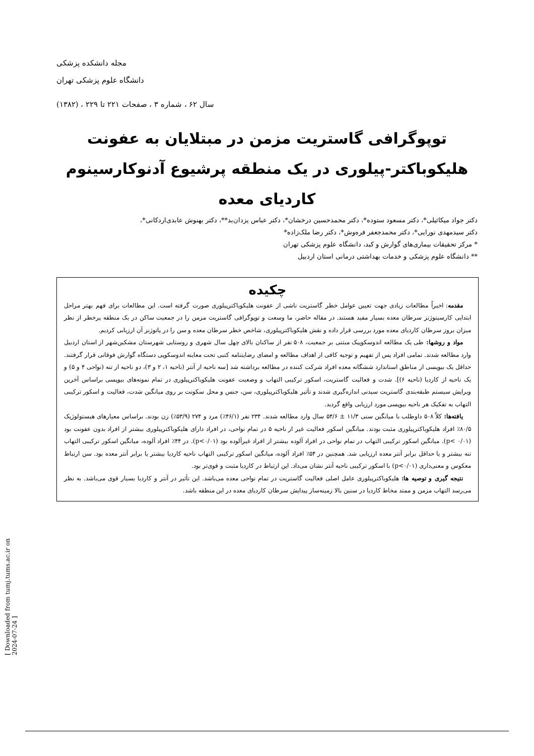مجله دانشکده پزشکی
دانشگاه علوم پزشکی تهران
سال ۶۲ ، شماره ۳ ، صفحات ۲۲۱ تا ۲۲۹ ، (۱۳۸۲)
توپوگرافی گاستریت مزمن در مبتلایان به عفونت
هلیکوباکتر-پیلوری در یک منطقه پرشیوع آدنوکارسینوم
کاردیای معده
دکتر جواد میکائیلی*، دکتر مسعود ستوده*، دکتر محمدحسین درخشان*، دکتر عباس یزدان‌بد**، دکتر بهنوش عابدی‌اردکانی*،
دکتر سیدمهدی نورایی*، دکتر محمدجعفر فره‌وش*، دکتر رضا ملک‌زاده*
* مرکز تحقیقات بیماری‌های گوارش و کبد، دانشگاه علوم پزشکی تهران
** دانشگاه علوم پزشکی و خدمات بهداشتی درمانی استان اردبیل
چکیده
مقدمه: اخیراً مطالعات زیادی جهت تعیین عوامل خطر گاستریت ناشی از عفونت هلیکوباکترپیلوری صورت گرفته است. این مطالعات برای فهم بهتر مراحل ابتدایی کارسینوژنز سرطان معده بسیار مفید هستند. در مقاله حاضر، ما وسعت و توپوگرافی گاستریت مزمن را در جمعیت ساکن در یک منطقه پرخطر از نظر میزان بروز سرطان کاردیای معده مورد بررسی قرار داده و نقش هلیکوباکترپیلوری، شاخص خطر سرطان معده و سن را در پاتوژنز آن ارزیابی کردیم.
مواد و روشها: طی یک مطالعه اندوسکوپیک مبتنی بر جمعیت، ۵۰۸ نفر از ساکنان بالای چهل سال شهری و روستایی شهرستان مشکین‌شهر از استان اردبیل وارد مطالعه شدند. تمامی افراد پس از تفهیم و توجیه کافی از اهداف مطالعه و امضای رضایتنامه کتبی تحت معاینه اندوسکوپی دستگاه گوارش فوقانی قرار گرفتند. حداقل یک بیوپسی از مناطق استاندارد ششگانه معده افراد شرکت کننده در مطالعه برداشته شد [سه ناحیه از آنتر (ناحیه ۱، ۲ و ۳)، دو ناحیه از تنه (نواحی ۴ و ۵) و یک ناحیه از کاردیا (ناحیه ۶)]. شدت و فعالیت گاستریت، اسکور ترکیبی التهاب و وضعیت عفونت هلیکوباکترپیلوری در تمام نمونه‌های بیوپسی براساس آخرین ویرایش سیستم طبقه‌بندی گاستریت سیدنی اندازه‌گیری شدند و تأثیر هلیکوباکترپیلوری، سن، جنس و محل سکونت بر روی میانگین شدت، فعالیت و اسکور ترکیبی التهاب به تفکیک هر ناحیه بیوپسی مورد ارزیابی واقع گردید.
یافته‌ها: کلاً ۵۰۸ داوطلب با میانگین سنی ۱۱/۳ ± ۵۴/۶ سال وارد مطالعه شدند. ۲۳۴ نفر (۴۶/۱٪) مرد و ۲۷۴ (۵۳/۹٪) زن بودند. براساس معیارهای هیستولوژیک ۸۰/۵٪ افراد هلیکوباکترپیلوری مثبت بودند. میانگین اسکور فعالیت غیر از ناحیه ۵ در تمام نواحی، در افراد دارای هلیکوباکترپیلوری بیشتر از افراد بدون عفونت بود (p< ۰/۰۱). میانگین اسکور ترکیبی التهاب در تمام نواحی در افراد آلوده بیشتر از افراد غیرآلوده بود (p<۰/۰۱). در ۴۴٪ افراد آلوده، میانگین اسکور ترکیبی التهاب تنه بیشتر و یا حداقل برابر آنتر معده ارزیابی شد. همچنین در ۵۴٪ افراد آلوده، میانگین اسکور ترکیبی التهاب ناحیه کاردیا بیشتر یا برابر آنتر معده بود. سن ارتباط معکوس و معنی‌داری (p<۰/۰۱) با اسکور ترکیبی ناحیه آنتر نشان می‌داد. این ارتباط در کاردیا مثبت و قوی‌تر بود.
نتیجه گیری و توصیه ها: هلیکوباکترپیلوری عامل اصلی فعالیت گاستریت در تمام نواحی معده می‌باشد. این تأثیر در آنتر و کاردیا بسیار قوی می‌باشد. به نظر می‌رسد التهاب مزمن و ممتد مخاط کاردیا در سنین بالا زمینه‌ساز پیدایش سرطان کاردیای معده در این منطقه باشد.
[ Downloaded from tumj.tums.ac.ir on 2024-07-24 ]